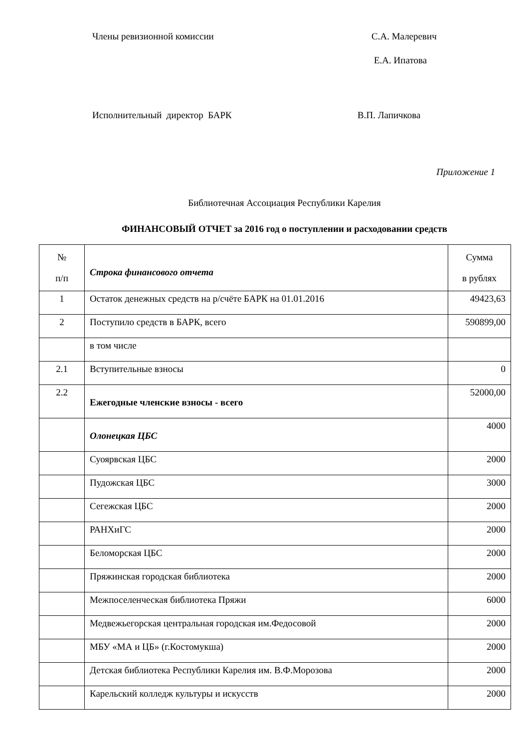Члены ревизионной комиссии С.А. Малеревич
Е.А. Ипатова
Исполнительный директор БАРК В.П. Лапичкова
Приложение 1
Библиотечная Ассоциация Республики Карелия
ФИНАНСОВЫЙ ОТЧЕТ за 2016 год о поступлении и расходовании средств
| № п/п | Строка финансового отчета | Сумма в рублях |
| 1 | Остаток денежных средств на р/счёте БАРК на 01.01.2016 | 49423,63 |
| 2 | Поступило средств в БАРК, всего | 590899,00 |
| | в том числе | |
| 2.1 | Вступительные взносы | 0 |
| 2.2 | Ежегодные членские взносы - всего | 52000,00 |
| | Олонецкая ЦБС | 4000 |
| | Суоярвская ЦБС | 2000 |
| | Пудожская ЦБС | 3000 |
| | Сегежская ЦБС | 2000 |
| | РАНХиГС | 2000 |
| | Беломорская ЦБС | 2000 |
| | Пряжинская городская библиотека | 2000 |
| | Межпоселенческая библиотека Пряжи | 6000 |
| | Медвежьегорская центральная городская им.Федосовой | 2000 |
| | МБУ «МА и ЦБ» (г.Костомукша) | 2000 |
| | Детская библиотека Республики Карелия им. В.Ф.Морозова | 2000 |
| | Карельский колледж культуры и искусств | 2000 |